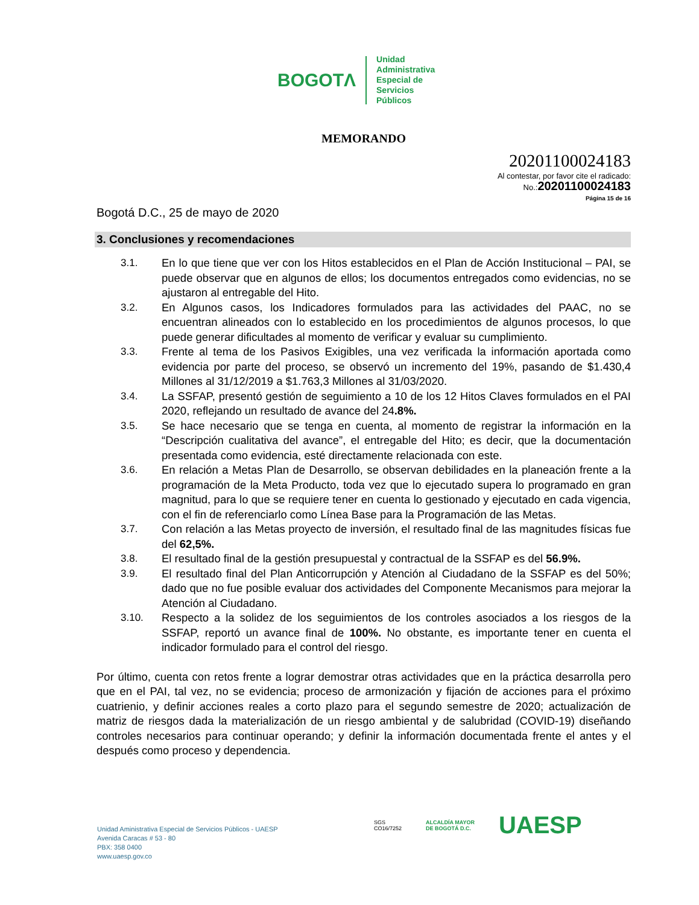BOGOTΛ
Unidad
Administrativa
Especial de
Servicios
Públicos
MEMORANDO
20201100024183
Al contestar, por favor cite el radicado:
No.:20201100024183
Página 15 de 16
Bogotá D.C., 25 de mayo de 2020
3. Conclusiones y recomendaciones
3.1. En lo que tiene que ver con los Hitos establecidos en el Plan de Acción Institucional – PAI, se puede observar que en algunos de ellos; los documentos entregados como evidencias, no se ajustaron al entregable del Hito.
3.2. En Algunos casos, los Indicadores formulados para las actividades del PAAC, no se encuentran alineados con lo establecido en los procedimientos de algunos procesos, lo que puede generar dificultades al momento de verificar y evaluar su cumplimiento.
3.3. Frente al tema de los Pasivos Exigibles, una vez verificada la información aportada como evidencia por parte del proceso, se observó un incremento del 19%, pasando de $1.430,4 Millones al 31/12/2019 a $1.763,3 Millones al 31/03/2020.
3.4. La SSFAP, presentó gestión de seguimiento a 10 de los 12 Hitos Claves formulados en el PAI 2020, reflejando un resultado de avance del 24.8%.
3.5. Se hace necesario que se tenga en cuenta, al momento de registrar la información en la “Descripción cualitativa del avance”, el entregable del Hito; es decir, que la documentación presentada como evidencia, esté directamente relacionada con este.
3.6. En relación a Metas Plan de Desarrollo, se observan debilidades en la planeación frente a la programación de la Meta Producto, toda vez que lo ejecutado supera lo programado en gran magnitud, para lo que se requiere tener en cuenta lo gestionado y ejecutado en cada vigencia, con el fin de referenciarlo como Línea Base para la Programación de las Metas.
3.7. Con relación a las Metas proyecto de inversión, el resultado final de las magnitudes físicas fue del 62,5%.
3.8. El resultado final de la gestión presupuestal y contractual de la SSFAP es del 56.9%.
3.9. El resultado final del Plan Anticorrupción y Atención al Ciudadano de la SSFAP es del 50%; dado que no fue posible evaluar dos actividades del Componente Mecanismos para mejorar la Atención al Ciudadano.
3.10. Respecto a la solidez de los seguimientos de los controles asociados a los riesgos de la SSFAP, reportó un avance final de 100%. No obstante, es importante tener en cuenta el indicador formulado para el control del riesgo.
Por último, cuenta con retos frente a lograr demostrar otras actividades que en la práctica desarrolla pero que en el PAI, tal vez, no se evidencia; proceso de armonización y fijación de acciones para el próximo cuatrienio, y definir acciones reales a corto plazo para el segundo semestre de 2020; actualización de matriz de riesgos dada la materialización de un riesgo ambiental y de salubridad (COVID-19) diseñando controles necesarios para continuar operando; y definir la información documentada frente el antes y el después como proceso y dependencia.
Unidad Aministrativa Especial de Servicios Públicos - UAESP
Avenida Caracas # 53 - 80
PBX: 358 0400
www.uaesp.gov.co
SGS
CO16/7252
ALCALDÍA MAYOR
DE BOGOTÁ D.C.
UAESP